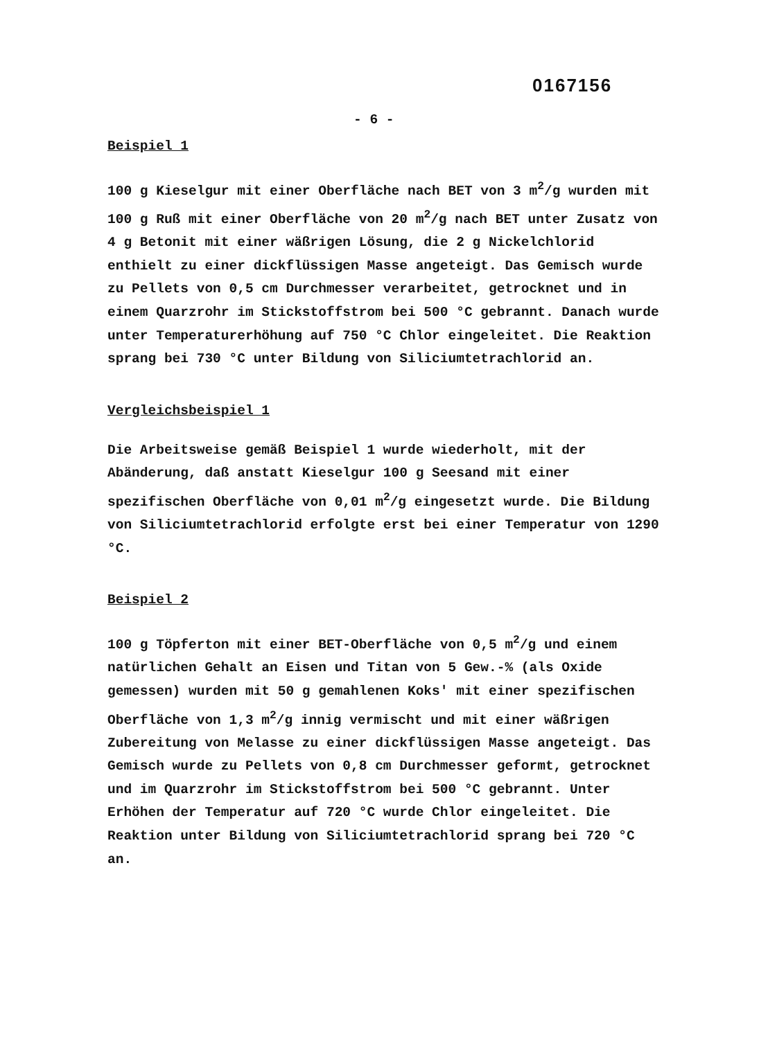0167156
- 6 -
Beispiel 1
100 g Kieselgur mit einer Oberfläche nach BET von 3 m<sup>2</sup>/g wurden mit 100 g Ruß mit einer Oberfläche von 20 m<sup>2</sup>/g nach BET unter Zusatz von 4 g Betonit mit einer wäßrigen Lösung, die 2 g Nickelchlorid enthielt zu einer dickflüssigen Masse angeteigt. Das Gemisch wurde zu Pellets von 0,5 cm Durchmesser verarbeitet, getrocknet und in einem Quarzrohr im Stickstoffstrom bei 500 °C gebrannt. Danach wurde unter Temperaturerhöhung auf 750 °C Chlor eingeleitet. Die Reaktion sprang bei 730 °C unter Bildung von Siliciumtetrachlorid an.
Vergleichsbeispiel 1
Die Arbeitsweise gemäß Beispiel 1 wurde wiederholt, mit der Abänderung, daß anstatt Kieselgur 100 g Seesand mit einer spezifischen Oberfläche von 0,01 m<sup>2</sup>/g eingesetzt wurde. Die Bildung von Siliciumtetrachlorid erfolgte erst bei einer Temperatur von 1290 °C.
Beispiel 2
100 g Töpferton mit einer BET-Oberfläche von 0,5 m<sup>2</sup>/g und einem natürlichen Gehalt an Eisen und Titan von 5 Gew.-% (als Oxide gemessen) wurden mit 50 g gemahlenen Koks' mit einer spezifischen Oberfläche von 1,3 m<sup>2</sup>/g innig vermischt und mit einer wäßrigen Zubereitung von Melasse zu einer dickflüssigen Masse angeteigt. Das Gemisch wurde zu Pellets von 0,8 cm Durchmesser geformt, getrocknet und im Quarzrohr im Stickstoffstrom bei 500 °C gebrannt. Unter Erhöhen der Temperatur auf 720 °C wurde Chlor eingeleitet. Die Reaktion unter Bildung von Siliciumtetrachlorid sprang bei 720 °C an.